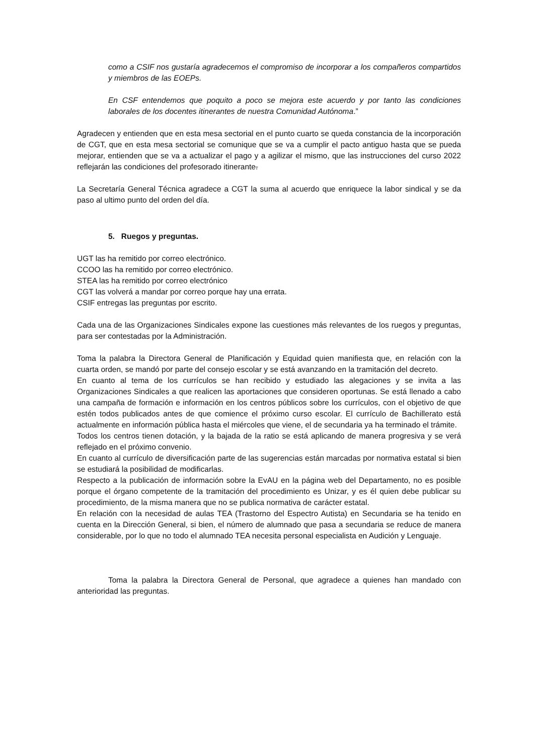como a CSIF nos gustaría agradecemos el compromiso de incorporar a los compañeros compartidos y miembros de las EOEPs.
En CSF entendemos que poquito a poco se mejora este acuerdo y por tanto las condiciones laborales de los docentes itinerantes de nuestra Comunidad Autónoma.”
Agradecen y entienden que en esta mesa sectorial en el punto cuarto se queda constancia de la incorporación de CGT, que en esta mesa sectorial se comunique que se va a cumplir el pacto antiguo hasta que se pueda mejorar, entienden que se va a actualizar el pago y a agilizar el mismo, que las instrucciones del curso 2022 reflejarán las condiciones del profesorado itinerante.
La Secretaría General Técnica agradece a CGT la suma al acuerdo que enriquece la labor sindical y se da paso al ultimo punto del orden del día.
5. Ruegos y preguntas.
UGT las ha remitido por correo electrónico.
CCOO las ha remitido por correo electrónico.
STEA las ha remitido por correo electrónico
CGT las volverá a mandar por correo porque hay una errata.
CSIF entregas las preguntas por escrito.
Cada una de las Organizaciones Sindicales expone las cuestiones más relevantes de los ruegos y preguntas, para ser contestadas por la Administración.
Toma la palabra la Directora General de Planificación y Equidad quien manifiesta que, en relación con la cuarta orden, se mandó por parte del consejo escolar y se está avanzando en la tramitación del decreto.
En cuanto al tema de los currículos se han recibido y estudiado las alegaciones y se invita a las Organizaciones Sindicales a que realicen las aportaciones que consideren oportunas. Se está llenado a cabo una campaña de formación e información en los centros públicos sobre los currículos, con el objetivo de que estén todos publicados antes de que comience el próximo curso escolar. El currículo de Bachillerato está actualmente en información pública hasta el miércoles que viene, el de secundaria ya ha terminado el trámite.
Todos los centros tienen dotación, y la bajada de la ratio se está aplicando de manera progresiva y se verá reflejado en el próximo convenio.
En cuanto al currículo de diversificación parte de las sugerencias están marcadas por normativa estatal si bien se estudiará la posibilidad de modificarlas.
Respecto a la publicación de información sobre la EvAU en la página web del Departamento, no es posible porque el órgano competente de la tramitación del procedimiento es Unizar, y es él quien debe publicar su procedimiento, de la misma manera que no se publica normativa de carácter estatal.
En relación con la necesidad de aulas TEA (Trastorno del Espectro Autista) en Secundaria se ha tenido en cuenta en la Dirección General, si bien, el número de alumnado que pasa a secundaria se reduce de manera considerable, por lo que no todo el alumnado TEA necesita personal especialista en Audición y Lenguaje.
Toma la palabra la Directora General de Personal, que agradece a quienes han mandado con anterioridad las preguntas.